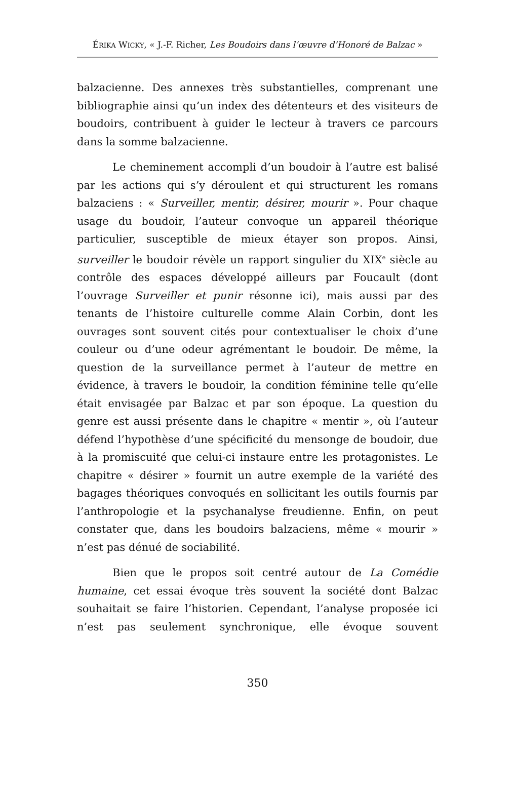ÉRIKA WICKY, « J.-F. Richer, Les Boudoirs dans l’œuvre d’Honoré de Balzac »
balzacienne. Des annexes très substantielles, comprenant une bibliographie ainsi qu’un index des détenteurs et des visiteurs de boudoirs, contribuent à guider le lecteur à travers ce parcours dans la somme balzacienne.
Le cheminement accompli d’un boudoir à l’autre est balisé par les actions qui s’y déroulent et qui structurent les romans balzaciens : « Surveiller, mentir, désirer, mourir ». Pour chaque usage du boudoir, l’auteur convoque un appareil théorique particulier, susceptible de mieux étayer son propos. Ainsi, surveiller le boudoir révèle un rapport singulier du XIX<sup>e</sup> siècle au contrôle des espaces développé ailleurs par Foucault (dont l’ouvrage Surveiller et punir résonne ici), mais aussi par des tenants de l’histoire culturelle comme Alain Corbin, dont les ouvrages sont souvent cités pour contextualiser le choix d’une couleur ou d’une odeur agrémentant le boudoir. De même, la question de la surveillance permet à l’auteur de mettre en évidence, à travers le boudoir, la condition féminine telle qu’elle était envisagée par Balzac et par son époque. La question du genre est aussi présente dans le chapitre « mentir », où l’auteur défend l’hypothèse d’une spécificité du mensonge de boudoir, due à la promiscuité que celui-ci instaure entre les protagonistes. Le chapitre « désirer » fournit un autre exemple de la variété des bagages théoriques convoqués en sollicitant les outils fournis par l’anthropologie et la psychanalyse freudienne. Enfin, on peut constater que, dans les boudoirs balzaciens, même « mourir » n’est pas dénué de sociabilité.
Bien que le propos soit centré autour de La Comédie humaine, cet essai évoque très souvent la société dont Balzac souhaitait se faire l’historien. Cependant, l’analyse proposée ici n’est pas seulement synchronique, elle évoque souvent
350